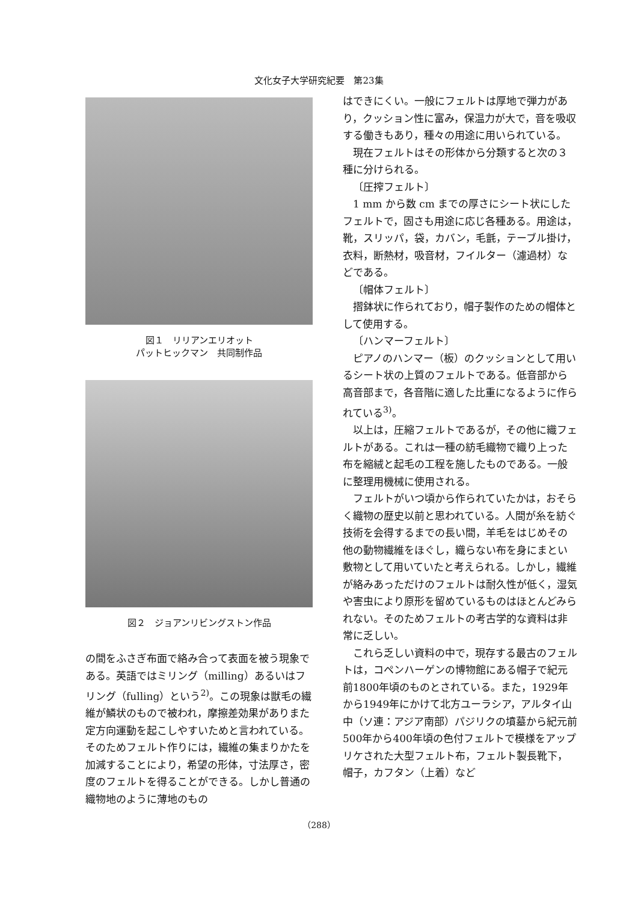文化女子大学研究紀要　第23集
図１　リリアンエリオット
パットヒックマン　共同制作品
図２　ジョアンリビングストン作品
の間をふさぎ布面で絡み合って表面を被う現象である。英語ではミリング（milling）あるいはフリング（fulling）という<sup>2)</sup>。この現象は獣毛の繊維が鱗状のもので被われ，摩擦差効果がありまた定方向運動を起こしやすいためと言われている。そのためフェルト作りには，繊維の集まりかたを加減することにより，希望の形体，寸法厚さ，密度のフェルトを得ることができる。しかし普通の織物地のように薄地のもの
はできにくい。一般にフェルトは厚地で弾力があり，クッション性に富み，保温力が大で，音を吸収する働きもあり，種々の用途に用いられている。
現在フェルトはその形体から分類すると次の３種に分けられる。
〔圧搾フェルト〕
1 mm から数 cm までの厚さにシート状にしたフェルトで，固さも用途に応じ各種ある。用途は，靴，スリッパ，袋，カバン，毛氈，テーブル掛け，衣料，断熱材，吸音材，フイルター（濾過材）などである。
〔帽体フェルト〕
摺鉢状に作られており，帽子製作のための帽体として使用する。
〔ハンマーフェルト〕
ピアノのハンマー（板）のクッションとして用いるシート状の上質のフェルトである。低音部から高音部まで，各音階に適した比重になるように作られている<sup>3)</sup>。
以上は，圧縮フェルトであるが，その他に織フェルトがある。これは一種の紡毛織物で織り上った布を縮絨と起毛の工程を施したものである。一般に整理用機械に使用される。
フェルトがいつ頃から作られていたかは，おそらく織物の歴史以前と思われている。人間が糸を紡ぐ技術を会得するまでの長い間，羊毛をはじめその他の動物繊維をほぐし，織らない布を身にまとい敷物として用いていたと考えられる。しかし，繊維が絡みあっただけのフェルトは耐久性が低く，湿気や害虫により原形を留めているものはほとんどみられない。そのためフェルトの考古学的な資料は非常に乏しい。
これら乏しい資料の中で，現存する最古のフェルトは，コペンハーゲンの博物館にある帽子で紀元前1800年頃のものとされている。また，1929年から1949年にかけて北方ユーラシア，アルタイ山中（ソ連：アジア南部）パジリクの墳墓から紀元前500年から400年頃の色付フェルトで模様をアップリケされた大型フェルト布，フェルト製長靴下，帽子，カフタン（上着）など
（288）